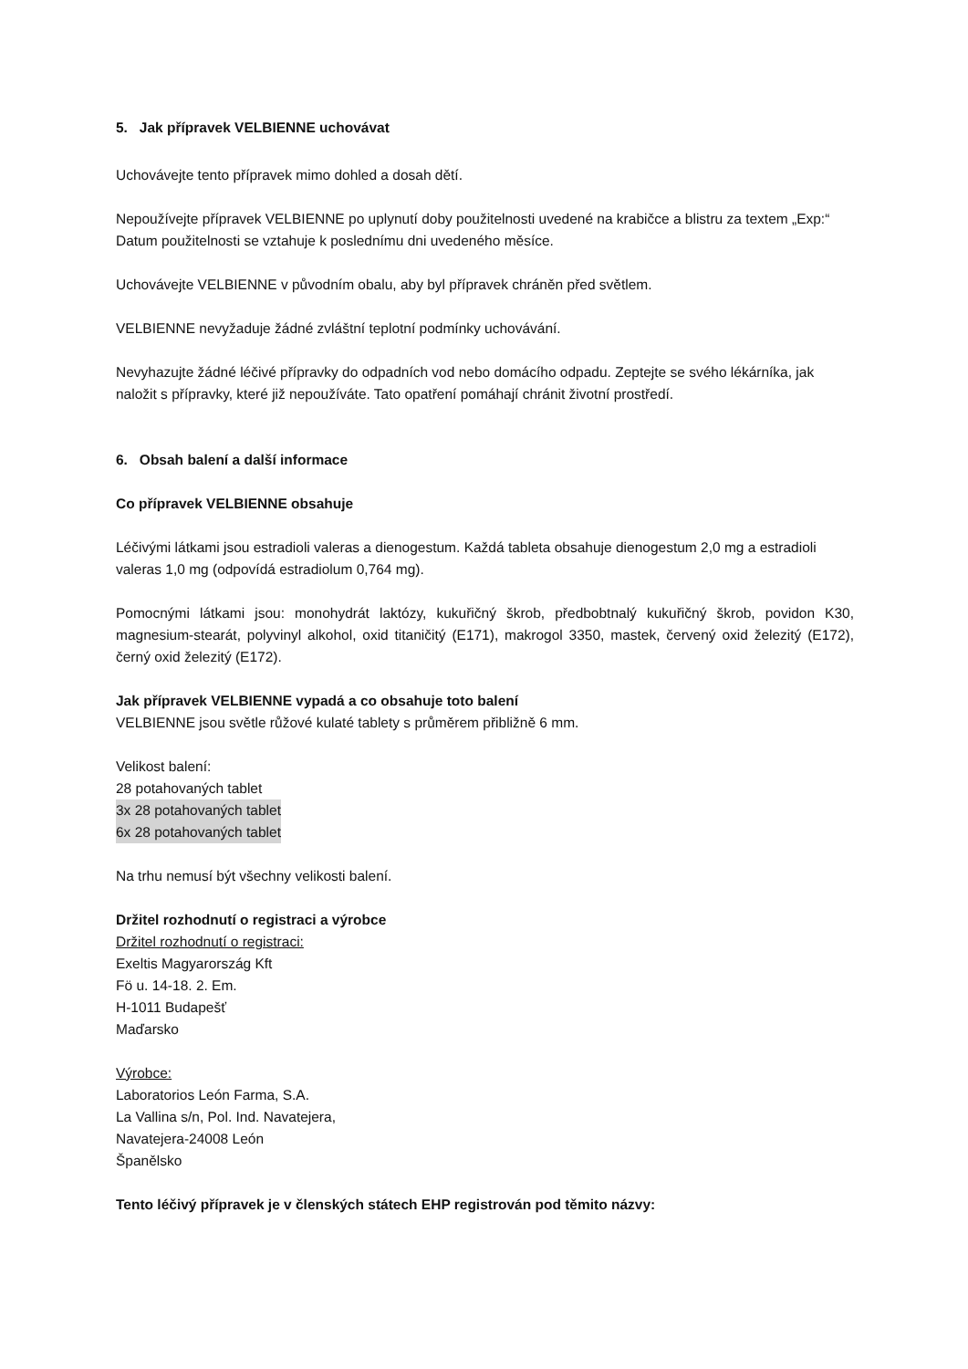5. Jak přípravek VELBIENNE uchovávat
Uchovávejte tento přípravek mimo dohled a dosah dětí.
Nepoužívejte přípravek VELBIENNE po uplynutí doby použitelnosti uvedené na krabičce a blistru za textem „Exp:“ Datum použitelnosti se vztahuje k poslednímu dni uvedeného měsíce.
Uchovávejte VELBIENNE v původním obalu, aby byl přípravek chráněn před světlem.
VELBIENNE nevyžaduje žádné zvláštní teplotní podmínky uchovávání.
Nevyhazujte žádné léčivé přípravky do odpadních vod nebo domácího odpadu. Zeptejte se svého lékárníka, jak naložit s přípravky, které již nepoužíváte. Tato opatření pomáhají chránit životní prostředí.
6. Obsah balení a další informace
Co přípravek VELBIENNE obsahuje
Léčivými látkami jsou estradioli valeras a dienogestum. Každá tableta obsahuje dienogestum 2,0 mg a estradioli valeras 1,0 mg (odpovídá estradiolum 0,764 mg).
Pomocnými látkami jsou: monohydrát laktózy, kukuřičný škrob, předbobtnalý kukuřičný škrob, povidon K30, magnesium-stearát, polyvinyl alkohol, oxid titaničitý (E171), makrogol 3350, mastek, červený oxid železitý (E172), černý oxid železitý (E172).
Jak přípravek VELBIENNE vypadá a co obsahuje toto balení
VELBIENNE jsou světle růžové kulaté tablety s průměrem přibližně 6 mm.
Velikost balení:
28 potahovaných tablet
3x 28 potahovaných tablet
6x 28 potahovaných tablet
Na trhu nemusí být všechny velikosti balení.
Držitel rozhodnutí o registraci a výrobce
Držitel rozhodnutí o registraci:
Exeltis Magyarország Kft
Fö u. 14-18. 2. Em.
H-1011 Budapešť
Maďarsko
Výrobce:
Laboratorios León Farma, S.A.
La Vallina s/n, Pol. Ind. Navatejera,
Navatejera-24008 León
Španělsko
Tento léčivý přípravek je v členských státech EHP registrován pod těmito názvy: